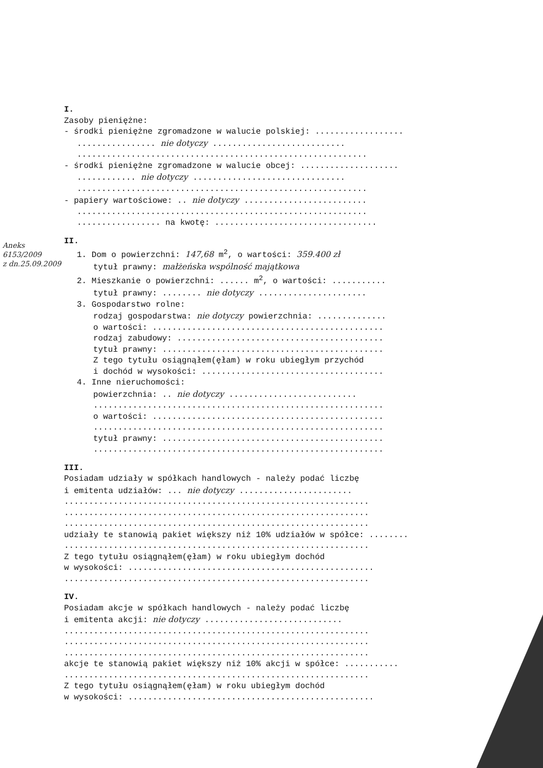Aneks
6153/2009
z dn.25.09.2009
I.
Zasoby pieniężne:
- środki pieniężne zgromadzone w walucie polskiej: ..................
................ nie dotyczy ...........................
...........................................................
- środki pieniężne zgromadzone w walucie obcej: ....................
............ nie dotyczy ...............................
...........................................................
- papiery wartościowe: .. nie dotyczy .........................
...........................................................
................. na kwotę: .................................
II.
1. Dom o powierzchni: 147,68 m<sup>2</sup>, o wartości: 359.400 zł
tytuł prawny: małżeńska wspólność majątkowa
2. Mieszkanie o powierzchni: ...... m<sup>2</sup>, o wartości: ...........
tytuł prawny: ........ nie dotyczy ......................
3. Gospodarstwo rolne:
rodzaj gospodarstwa: nie dotyczy powierzchnia: ..............
o wartości: ...............................................
rodzaj zabudowy: ..........................................
tytuł prawny: .............................................
Z tego tytułu osiągnąłem(ęłam) w roku ubiegłym przychód
i dochód w wysokości: .....................................
4. Inne nieruchomości:
powierzchnia: .. nie dotyczy ..........................
...........................................................
o wartości: ...............................................
...........................................................
tytuł prawny: .............................................
...........................................................
III.
Posiadam udziały w spółkach handlowych - należy podać liczbę
i emitenta udziałów: ... nie dotyczy .......................
..............................................................
..............................................................
..............................................................
udziały te stanowią pakiet większy niż 10% udziałów w spółce: ........
..............................................................
Z tego tytułu osiągnąłem(ęłam) w roku ubiegłym dochód
w wysokości: ..................................................
..............................................................
IV.
Posiadam akcje w spółkach handlowych - należy podać liczbę
i emitenta akcji: nie dotyczy ............................
..............................................................
..............................................................
..............................................................
akcje te stanowią pakiet większy niż 10% akcji w spółce: ...........
..............................................................
Z tego tytułu osiągnąłem(ęłam) w roku ubiegłym dochód
w wysokości: ..................................................